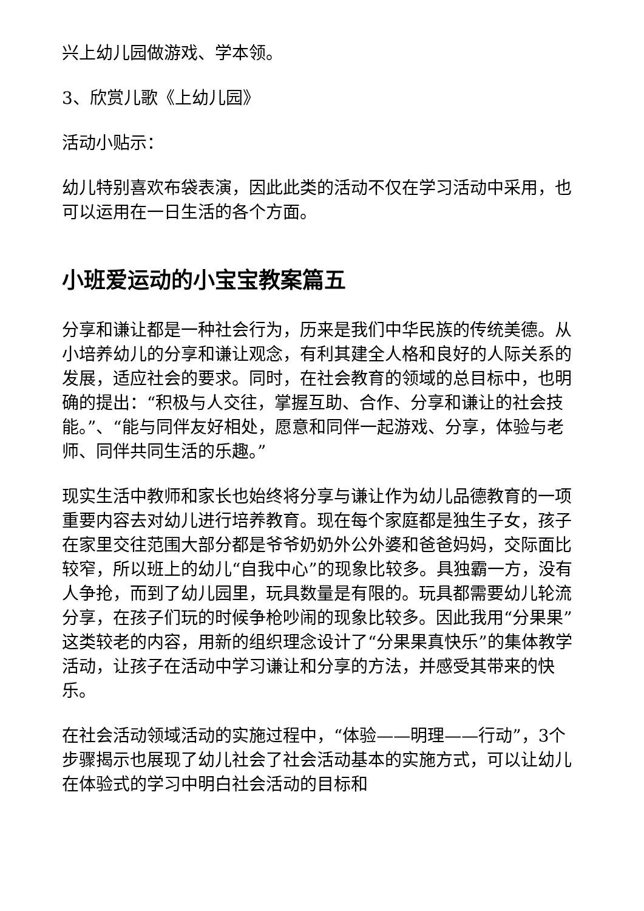兴上幼儿园做游戏、学本领。
3、欣赏儿歌《上幼儿园》
活动小贴示：
幼儿特别喜欢布袋表演，因此此类的活动不仅在学习活动中采用，也可以运用在一日生活的各个方面。
小班爱运动的小宝宝教案篇五
分享和谦让都是一种社会行为，历来是我们中华民族的传统美德。从小培养幼儿的分享和谦让观念，有利其建全人格和良好的人际关系的发展，适应社会的要求。同时，在社会教育的领域的总目标中，也明确的提出：“积极与人交往，掌握互助、合作、分享和谦让的社会技能。”、“能与同伴友好相处，愿意和同伴一起游戏、分享，体验与老师、同伴共同生活的乐趣。”
现实生活中教师和家长也始终将分享与谦让作为幼儿品德教育的一项重要内容去对幼儿进行培养教育。现在每个家庭都是独生子女，孩子在家里交往范围大部分都是爷爷奶奶外公外婆和爸爸妈妈，交际面比较窄，所以班上的幼儿“自我中心”的现象比较多。具独霸一方，没有人争抢，而到了幼儿园里，玩具数量是有限的。玩具都需要幼儿轮流分享，在孩子们玩的时候争枪吵闹的现象比较多。因此我用“分果果”这类较老的内容，用新的组织理念设计了“分果果真快乐”的集体教学活动，让孩子在活动中学习谦让和分享的方法，并感受其带来的快乐。
在社会活动领域活动的实施过程中，“体验——明理——行动”，3个步骤揭示也展现了幼儿社会了社会活动基本的实施方式，可以让幼儿在体验式的学习中明白社会活动的目标和